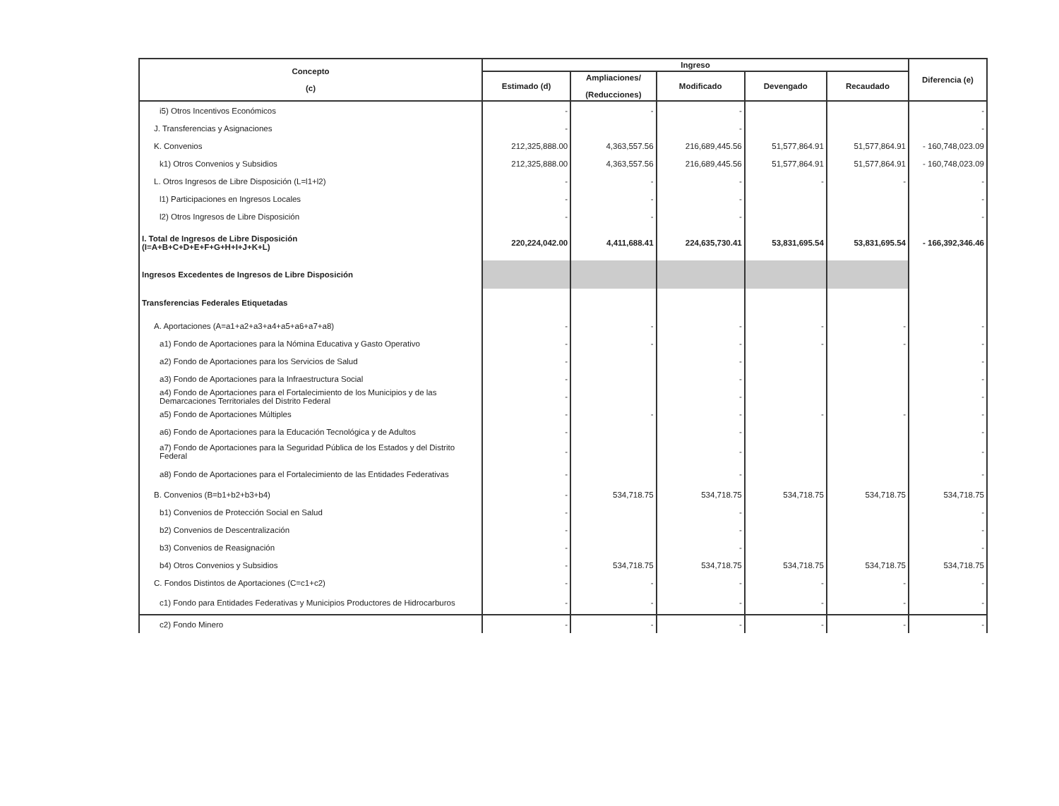| Concepto (c) | Ingreso | | | | | Diferencia (e) |
| --- | --- | --- | --- | --- | --- | --- |
| | Estimado (d) | Ampliaciones/ (Reducciones) | Modificado | Devengado | Recaudado | |
| i5) Otros Incentivos Económicos | - | - | - | | | - |
| J. Transferencias y Asignaciones | - | | - | | | - |
| K. Convenios | 212,325,888.00 | 4,363,557.56 | 216,689,445.56 | 51,577,864.91 | 51,577,864.91 | - 160,748,023.09 |
| k1) Otros Convenios y Subsidios | 212,325,888.00 | 4,363,557.56 | 216,689,445.56 | 51,577,864.91 | 51,577,864.91 | - 160,748,023.09 |
| L. Otros Ingresos de Libre Disposición (L=l1+l2) | - | - | - | - | - | - |
| l1) Participaciones en Ingresos Locales | - | - | - | | | - |
| l2) Otros Ingresos de Libre Disposición | - | - | - | | | - |
| I. Total de Ingresos de Libre Disposición (I=A+B+C+D+E+F+G+H+I+J+K+L) | 220,224,042.00 | 4,411,688.41 | 224,635,730.41 | 53,831,695.54 | 53,831,695.54 | - 166,392,346.46 |
| Ingresos Excedentes de Ingresos de Libre Disposición | | | | | | |
| Transferencias Federales Etiquetadas | | | | | | |
| A. Aportaciones (A=a1+a2+a3+a4+a5+a6+a7+a8) | - | - | - | - | - | - |
| a1) Fondo de Aportaciones para la Nómina Educativa y Gasto Operativo | - | - | - | - | - | - |
| a2) Fondo de Aportaciones para los Servicios de Salud | - | | - | | | - |
| a3) Fondo de Aportaciones para la Infraestructura Social | - | | - | | | - |
| a4) Fondo de Aportaciones para el Fortalecimiento de los Municipios y de las Demarcaciones Territoriales del Distrito Federal | - | | - | | | - |
| a5) Fondo de Aportaciones Múltiples | - | - | - | - | - | - |
| a6) Fondo de Aportaciones para la Educación Tecnológica y de Adultos | - | | - | | | - |
| a7) Fondo de Aportaciones para la Seguridad Pública de los Estados y del Distrito Federal | - | | - | | | - |
| a8) Fondo de Aportaciones para el Fortalecimiento de las Entidades Federativas | - | | - | | | - |
| B. Convenios (B=b1+b2+b3+b4) | - | 534,718.75 | 534,718.75 | 534,718.75 | 534,718.75 | 534,718.75 |
| b1) Convenios de Protección Social en Salud | - | | - | | | - |
| b2) Convenios de Descentralización | - | | - | | | - |
| b3) Convenios de Reasignación | - | | - | | | - |
| b4) Otros Convenios y Subsidios | - | 534,718.75 | 534,718.75 | 534,718.75 | 534,718.75 | 534,718.75 |
| C. Fondos Distintos de Aportaciones (C=c1+c2) | - | - | - | - | - | - |
| c1) Fondo para Entidades Federativas y Municipios Productores de Hidrocarburos | - | - | - | - | - | - |
| c2) Fondo Minero | - | - | - | - | - | - |